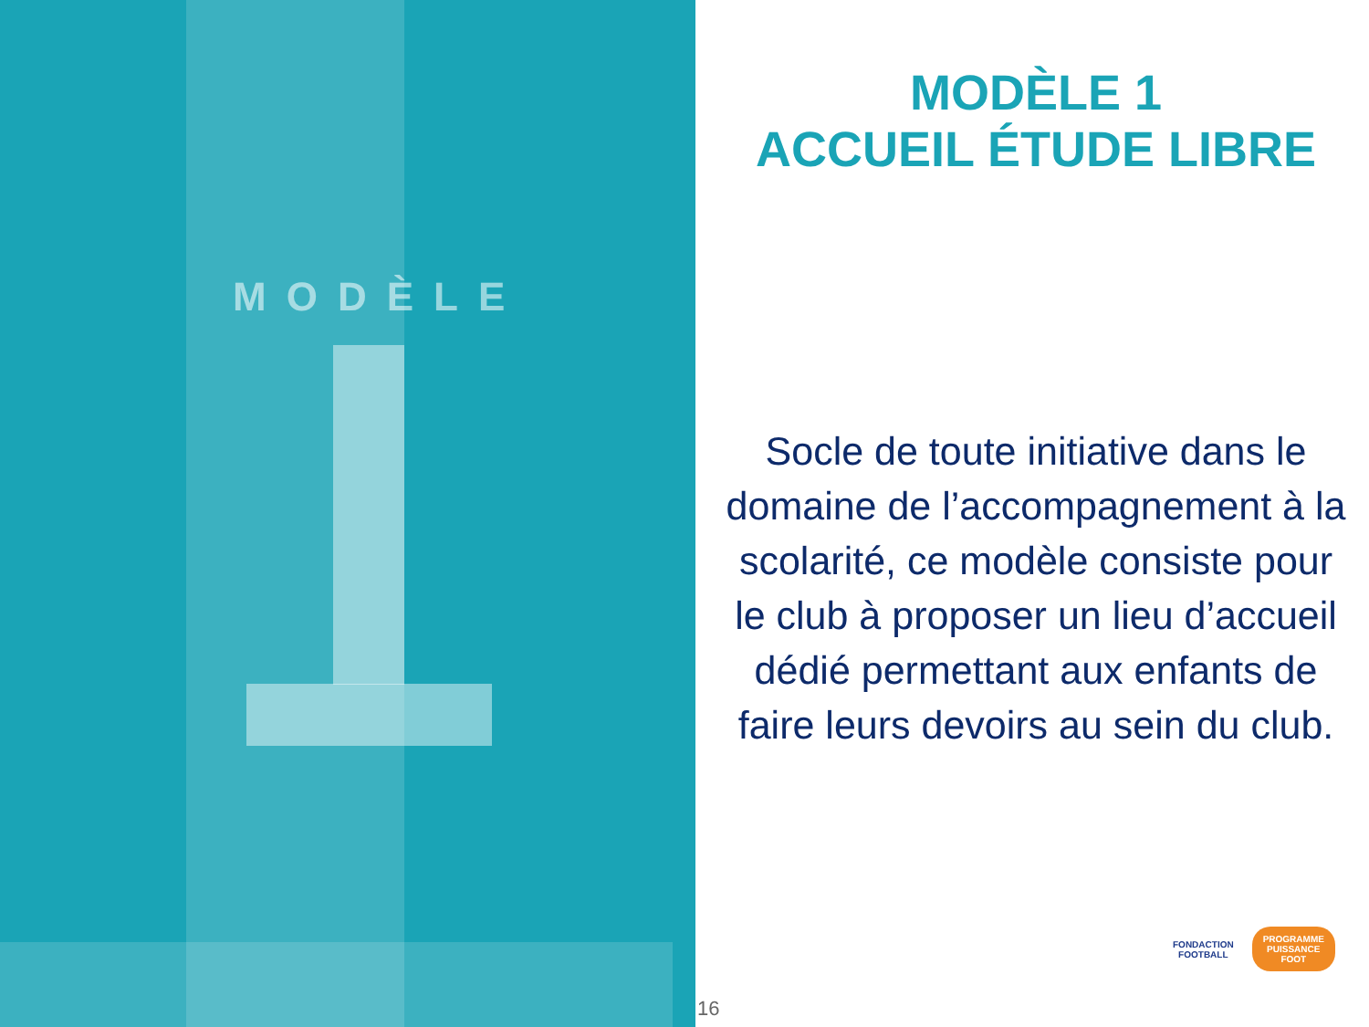MODÈLE
MODÈLE 1
ACCUEIL ÉTUDE LIBRE
Socle de toute initiative dans le domaine de l’accompagnement à la scolarité, ce modèle consiste pour le club à proposer un lieu d’accueil dédié permettant aux enfants de faire leurs devoirs au sein du club.
16
FONDACTION
FOOTBALL
PROGRAMME
PUISSANCE
FOOT